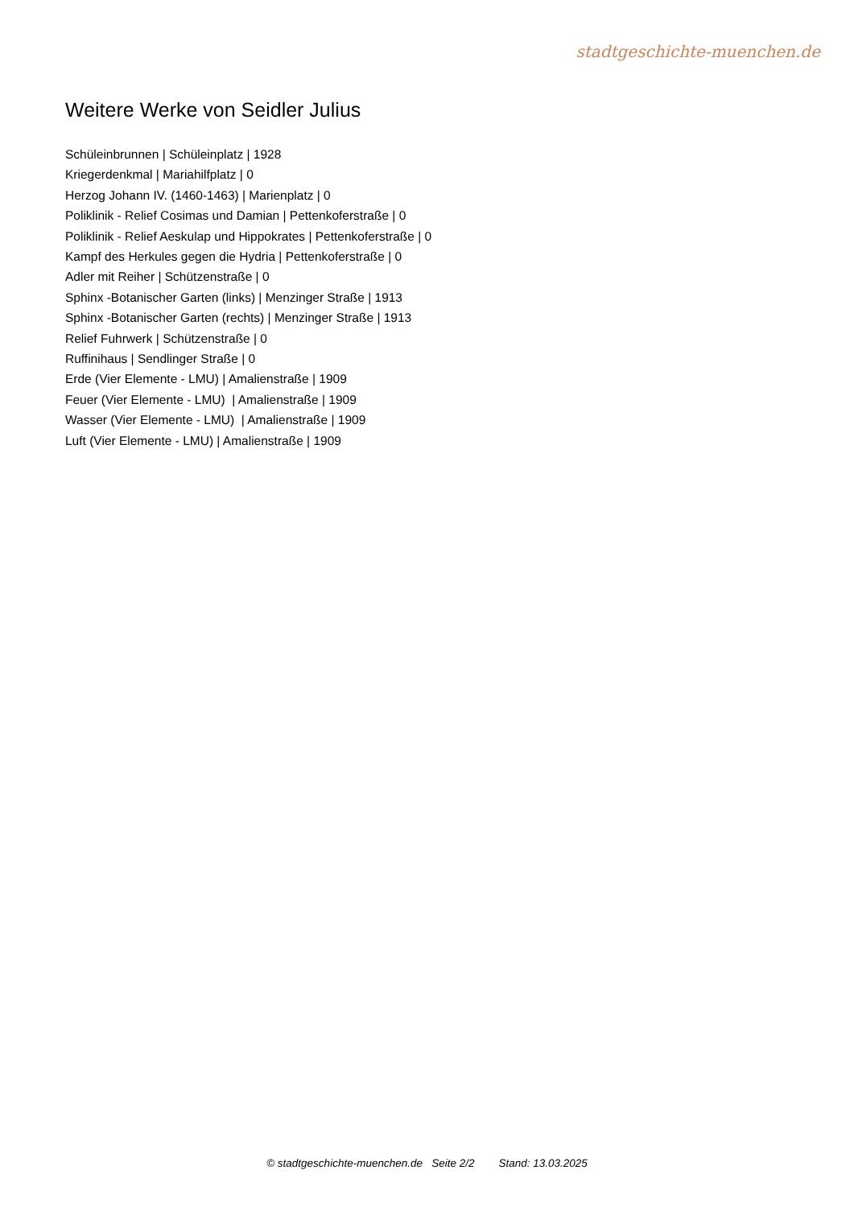stadtgeschichte-muenchen.de
Weitere Werke von Seidler Julius
Schüleinbrunnen | Schüleinplatz | 1928
Kriegerdenkmal | Mariahilfplatz | 0
Herzog Johann IV. (1460-1463) | Marienplatz | 0
Poliklinik - Relief Cosimas und Damian | Pettenkoferstraße | 0
Poliklinik - Relief Aeskulap und Hippokrates | Pettenkoferstraße | 0
Kampf des Herkules gegen die Hydria | Pettenkoferstraße | 0
Adler mit Reiher | Schützenstraße | 0
Sphinx -Botanischer Garten (links) | Menzinger Straße | 1913
Sphinx -Botanischer Garten (rechts) | Menzinger Straße | 1913
Relief Fuhrwerk | Schützenstraße | 0
Ruffinihaus | Sendlinger Straße | 0
Erde (Vier Elemente - LMU) | Amalienstraße | 1909
Feuer (Vier Elemente - LMU) | Amalienstraße | 1909
Wasser (Vier Elemente - LMU) | Amalienstraße | 1909
Luft (Vier Elemente - LMU) | Amalienstraße | 1909
© stadtgeschichte-muenchen.de Seite 2/2 Stand: 13.03.2025